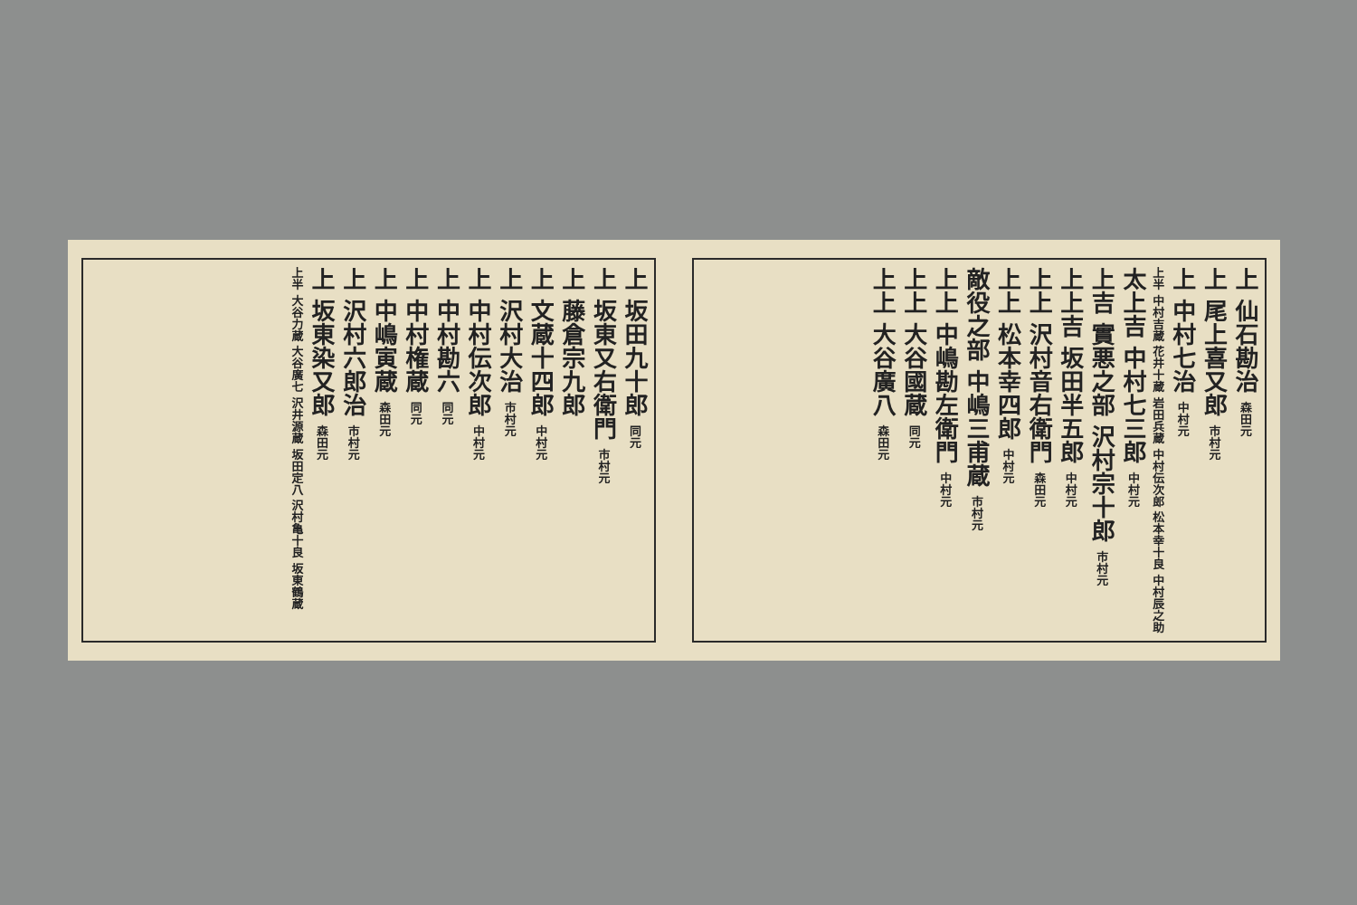上 坂田九十郎 同元
上 坂東又右衛門 市村元
上 藤倉宗九郎
上 文蔵十四郎 中村元
上 沢村大治 市村元
上 中村伝次郎 中村元
上 中村勘六 同元
上 中村権蔵 同元
上 中嶋寅蔵 森田元
上 沢村六郎治 市村元
上 坂東染又郎 森田元
上半 大谷力蔵 大谷廣七 沢井源蔵 坂田定八 沢村亀十良 坂東鶴蔵
上 仙石勘治 森田元
上 尾上喜又郎 市村元
上 中村七治 中村元
上半 中村吉蔵 花井十蔵 岩田兵蔵 中村伝次郎 松本幸十良 中村辰之助
太上吉 中村七三郎 中村元
上吉 實悪之部 沢村宗十郎 市村元
上上吉 坂田半五郎 中村元
上上 沢村音右衛門 森田元
上上 松本幸四郎 中村元
敵役之部 中嶋三甫蔵 市村元
上上 中嶋勘左衛門 中村元
上上 大谷國蔵 同元
上上 大谷廣八 森田元